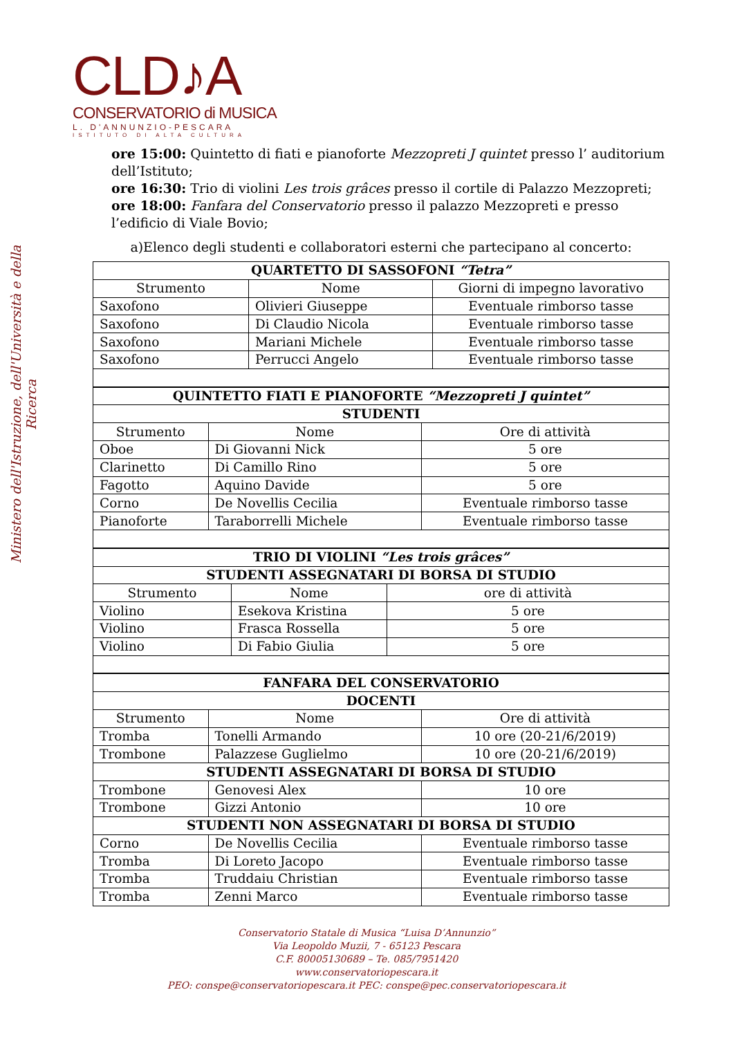CLD♪A
CONSERVATORIO di MUSICA
L. D'ANNUNZIO-PESCARA
ISTITUTO DI ALTA CULTURA
Ministero dell'Istruzione, dell'Università e della Ricerca
ore 15:00: Quintetto di fiati e pianoforte Mezzopreti J quintet presso l’ auditorium dell’Istituto;
ore 16:30: Trio di violini Les trois grâces presso il cortile di Palazzo Mezzopreti;
ore 18:00: Fanfara del Conservatorio presso il palazzo Mezzopreti e presso l’edificio di Viale Bovio;
a)Elenco degli studenti e collaboratori esterni che partecipano al concerto:
| QUARTETTO DI SASSOFONI “Tetra” | | |
| --- | --- | --- |
| Strumento | Nome | Giorni di impegno lavorativo |
| Saxofono | Olivieri Giuseppe | Eventuale rimborso tasse |
| Saxofono | Di Claudio Nicola | Eventuale rimborso tasse |
| Saxofono | Mariani Michele | Eventuale rimborso tasse |
| Saxofono | Perrucci Angelo | Eventuale rimborso tasse |
| QUINTETTO FIATI E PIANOFORTE “Mezzopreti J quintet” | | |
| --- | --- | --- |
| STUDENTI | | |
| Strumento | Nome | Ore di attività |
| Oboe | Di Giovanni Nick | 5 ore |
| Clarinetto | Di Camillo Rino | 5 ore |
| Fagotto | Aquino Davide | 5 ore |
| Corno | De Novellis Cecilia | Eventuale rimborso tasse |
| Pianoforte | Taraborrelli Michele | Eventuale rimborso tasse |
| TRIO DI VIOLINI “Les trois grâces” | | |
| --- | --- | --- |
| STUDENTI ASSEGNATARI DI BORSA DI STUDIO | | |
| Strumento | Nome | ore di attività |
| Violino | Esekova Kristina | 5 ore |
| Violino | Frasca Rossella | 5 ore |
| Violino | Di Fabio Giulia | 5 ore |
| FANFARA DEL CONSERVATORIO | | |
| --- | --- | --- |
| DOCENTI | | |
| Strumento | Nome | Ore di attività |
| Tromba | Tonelli Armando | 10 ore (20-21/6/2019) |
| Trombone | Palazzese Guglielmo | 10 ore (20-21/6/2019) |
| STUDENTI ASSEGNATARI DI BORSA DI STUDIO | | |
| Trombone | Genovesi Alex | 10 ore |
| Trombone | Gizzi Antonio | 10 ore |
| STUDENTI NON ASSEGNATARI DI BORSA DI STUDIO | | |
| Corno | De Novellis Cecilia | Eventuale rimborso tasse |
| Tromba | Di Loreto Jacopo | Eventuale rimborso tasse |
| Tromba | Truddaiu Christian | Eventuale rimborso tasse |
| Tromba | Zenni Marco | Eventuale rimborso tasse |
Conservatorio Statale di Musica “Luisa D’Annunzio”
Via Leopoldo Muzii, 7 - 65123 Pescara
C.F. 80005130689 – Te. 085/7951420
www.conservatoriopescara.it
PEO: conspe@conservatoriopescara.it PEC: conspe@pec.conservatoriopescara.it